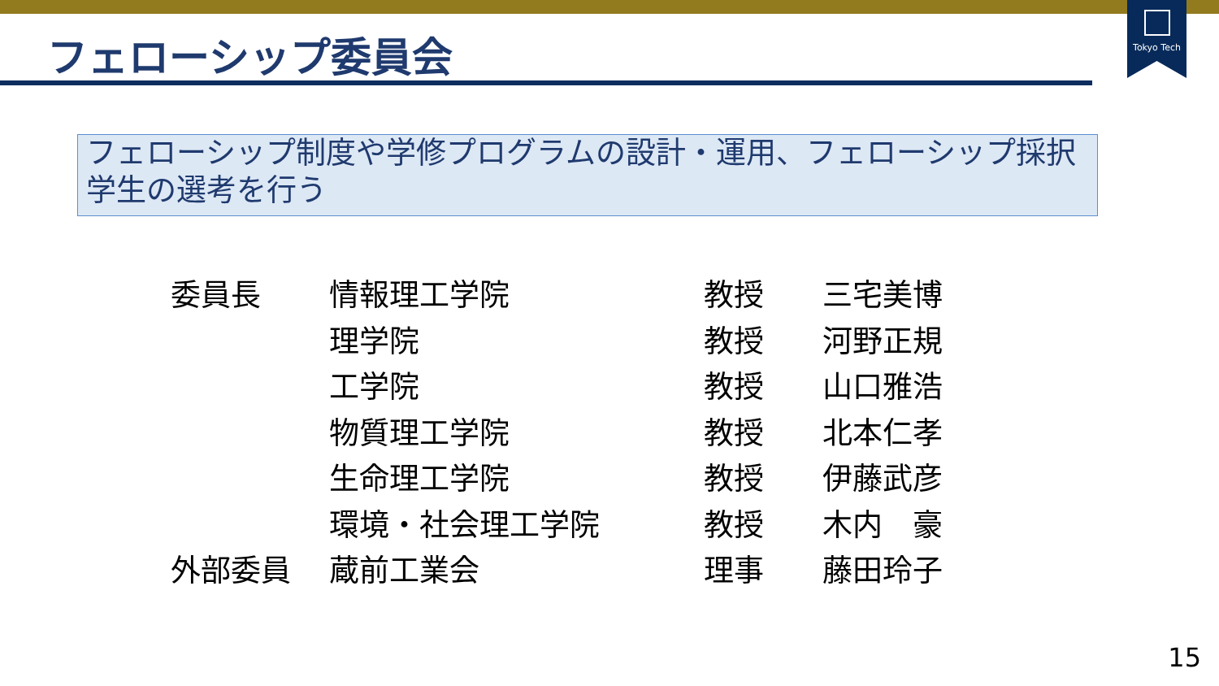Tokyo Tech
フェローシップ委員会
フェローシップ制度や学修プログラムの設計・運用、フェローシップ採択学生の選考を行う
| 委員長 | 情報理工学院 | 教授 | 三宅美博 |
| | 理学院 | 教授 | 河野正規 |
| | 工学院 | 教授 | 山口雅浩 |
| | 物質理工学院 | 教授 | 北本仁孝 |
| | 生命理工学院 | 教授 | 伊藤武彦 |
| | 環境・社会理工学院 | 教授 | 木内 豪 |
| 外部委員 | 蔵前工業会 | 理事 | 藤田玲子 |
15